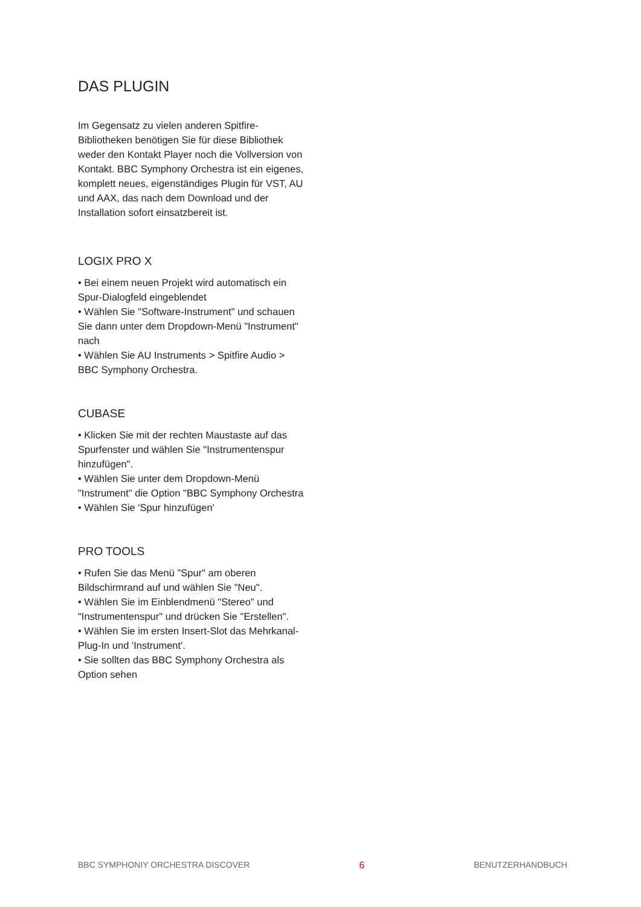DAS PLUGIN
Im Gegensatz zu vielen anderen Spitfire-Bibliotheken benötigen Sie für diese Bibliothek weder den Kontakt Player noch die Vollversion von Kontakt. BBC Symphony Orchestra ist ein eigenes, komplett neues, eigenständiges Plugin für VST, AU und AAX, das nach dem Download und der Installation sofort einsatzbereit ist.
LOGIX PRO X
• Bei einem neuen Projekt wird automatisch ein Spur-Dialogfeld eingeblendet
• Wählen Sie "Software-Instrument" und schauen Sie dann unter dem Dropdown-Menü "Instrument" nach
• Wählen Sie AU Instruments > Spitfire Audio > BBC Symphony Orchestra.
CUBASE
• Klicken Sie mit der rechten Maustaste auf das Spurfenster und wählen Sie "Instrumentenspur hinzufügen".
• Wählen Sie unter dem Dropdown-Menü "Instrument" die Option "BBC Symphony Orchestra
• Wählen Sie 'Spur hinzufügen'
PRO TOOLS
• Rufen Sie das Menü "Spur" am oberen Bildschirmrand auf und wählen Sie "Neu".
• Wählen Sie im Einblendmenü "Stereo" und "Instrumentenspur" und drücken Sie "Erstellen".
• Wählen Sie im ersten Insert-Slot das Mehrkanal-Plug-In und 'Instrument'.
• Sie sollten das BBC Symphony Orchestra als Option sehen
BBC SYMPHONIY ORCHESTRA DISCOVER 6 BENUTZERHANDBUCH